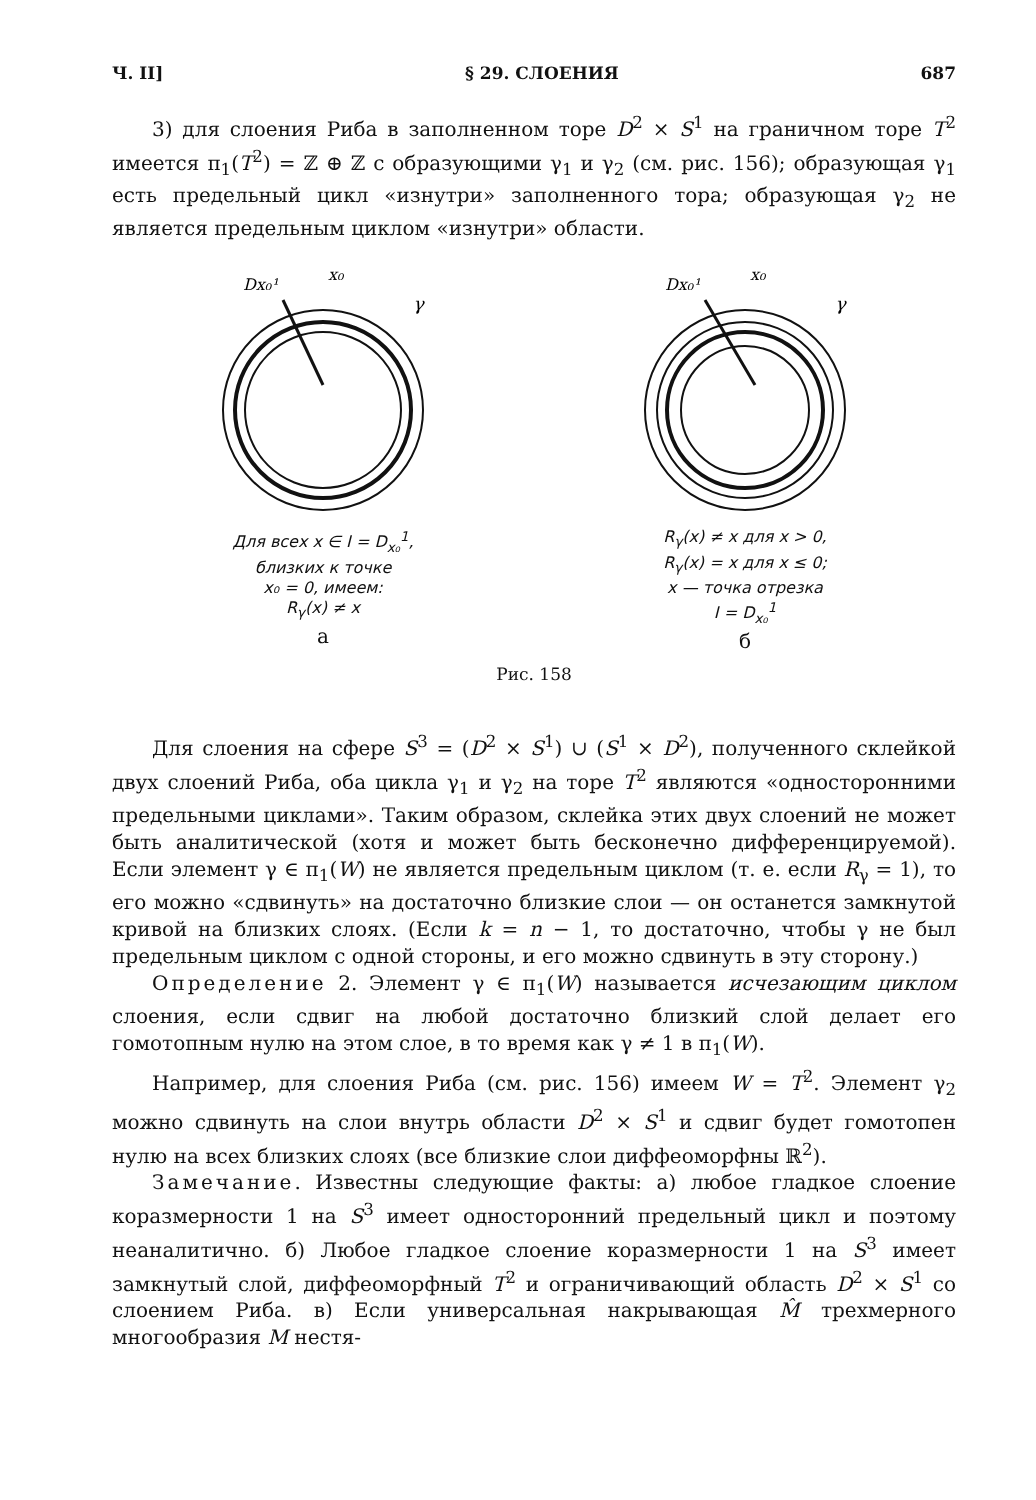Ч. II] § 29. СЛОЕНИЯ 687
3) для слоения Риба в заполненном торе D<sup>2</sup> × S<sup>1</sup> на граничном торе T<sup>2</sup> имеется π<sub>1</sub>(T<sup>2</sup>) = ℤ ⊕ ℤ с образующими γ<sub>1</sub> и γ<sub>2</sub> (см. рис. 156); образующая γ<sub>1</sub> есть предельный цикл «изнутри» заполненного тора; образующая γ<sub>2</sub> не является предельным циклом «изнутри» области.
Dx₀¹
x₀
γ
Для всех x ∈ I = D<sub>x₀</sub><sup>1</sup>,
близких к точке
x₀ = 0, имеем:
R<sub>γ</sub>(x) ≠ x
а
Dx₀¹
x₀
γ
R<sub>γ</sub>(x) ≠ x для x > 0,
R<sub>γ</sub>(x) = x для x ≤ 0;
x — точка отрезка
I = D<sub>x₀</sub><sup>1</sup>
б
Рис. 158
Для слоения на сфере S<sup>3</sup> = (D<sup>2</sup> × S<sup>1</sup>) ∪ (S<sup>1</sup> × D<sup>2</sup>), полученного склейкой двух слоений Риба, оба цикла γ<sub>1</sub> и γ<sub>2</sub> на торе T<sup>2</sup> являются «односторонними предельными циклами». Таким образом, склейка этих двух слоений не может быть аналитической (хотя и может быть бесконечно дифференцируемой). Если элемент γ ∈ π<sub>1</sub>(W) не является предельным циклом (т. е. если R<sub>γ</sub> = 1), то его можно «сдвинуть» на достаточно близкие слои — он останется замкнутой кривой на близких слоях. (Если k = n − 1, то достаточно, чтобы γ не был предельным циклом с одной стороны, и его можно сдвинуть в эту сторону.)
Определение 2. Элемент γ ∈ π<sub>1</sub>(W) называется исчезающим циклом слоения, если сдвиг на любой достаточно близкий слой делает его гомотопным нулю на этом слое, в то время как γ ≠ 1 в π<sub>1</sub>(W).
Например, для слоения Риба (см. рис. 156) имеем W = T<sup>2</sup>. Элемент γ<sub>2</sub> можно сдвинуть на слои внутрь области D<sup>2</sup> × S<sup>1</sup> и сдвиг будет гомотопен нулю на всех близких слоях (все близкие слои диффеоморфны ℝ<sup>2</sup>).
Замечание. Известны следующие факты: а) любое гладкое слоение коразмерности 1 на S<sup>3</sup> имеет односторонний предельный цикл и поэтому неаналитично. б) Любое гладкое слоение коразмерности 1 на S<sup>3</sup> имеет замкнутый слой, диффеоморфный T<sup>2</sup> и ограничивающий область D<sup>2</sup> × S<sup>1</sup> со слоением Риба. в) Если универсальная накрывающая M̂ трехмерного многообразия M нестя-